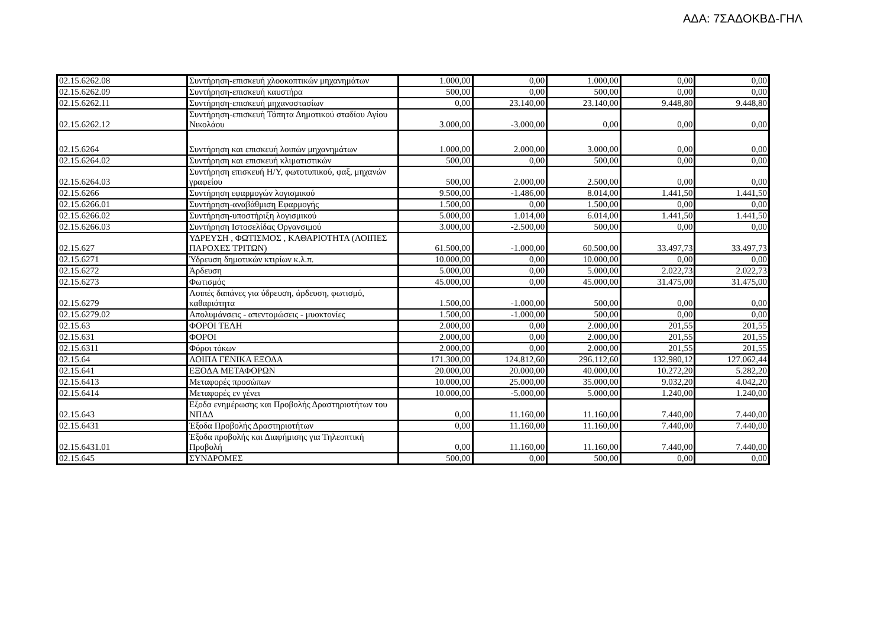ΑΔΑ: 7ΣΑΔΟΚΒΔ-ΓΗΛ
| 02.15.6262.08 | Συντήρηση-επισκευή χλοοκοπτικών μηχανημάτων | 1.000,00 | 0,00 | 1.000,00 | 0,00 | 0,00 |
| 02.15.6262.09 | Συντήρηση-επισκευή καυστήρα | 500,00 | 0,00 | 500,00 | 0,00 | 0,00 |
| 02.15.6262.11 | Συντήρηση-επισκευή μηχανοστασίων | 0,00 | 23.140,00 | 23.140,00 | 9.448,80 | 9.448,80 |
| 02.15.6262.12 | Συντήρηση-επισκευή Τάπητα Δημοτικού σταδίου Αγίου Νικολάου | 3.000,00 | -3.000,00 | 0,00 | 0,00 | 0,00 |
| 02.15.6264 | Συντήρηση και επισκευή λοιπών μηχανημάτων | 1.000,00 | 2.000,00 | 3.000,00 | 0,00 | 0,00 |
| 02.15.6264.02 | Συντήρηση και επισκευή κλιματιστικών | 500,00 | 0,00 | 500,00 | 0,00 | 0,00 |
| 02.15.6264.03 | Συντήρηση επισκευή Η/Υ, φωτοτυπικού, φαξ, μηχανών γραφείου | 500,00 | 2.000,00 | 2.500,00 | 0,00 | 0,00 |
| 02.15.6266 | Συντήρηση εφαρμογών λογισμικού | 9.500,00 | -1.486,00 | 8.014,00 | 1.441,50 | 1.441,50 |
| 02.15.6266.01 | Συντήρηση-αναβάθμιση Εφαρμογής | 1.500,00 | 0,00 | 1.500,00 | 0,00 | 0,00 |
| 02.15.6266.02 | Συντήρηση-υποστήριξη λογισμικού | 5.000,00 | 1.014,00 | 6.014,00 | 1.441,50 | 1.441,50 |
| 02.15.6266.03 | Συντήρηση Ιστοσελίδας Οργανσιμού | 3.000,00 | -2.500,00 | 500,00 | 0,00 | 0,00 |
| 02.15.627 | ΥΔΡΕΥΣΗ , ΦΩΤΙΣΜΟΣ , ΚΑΘΑΡΙΟΤΗΤΑ (ΛΟΙΠΕΣ ΠΑΡΟΧΕΣ ΤΡΙΤΩΝ) | 61.500,00 | -1.000,00 | 60.500,00 | 33.497,73 | 33.497,73 |
| 02.15.6271 | Ύδρευση δημοτικών κτιρίων κ.λ.π. | 10.000,00 | 0,00 | 10.000,00 | 0,00 | 0,00 |
| 02.15.6272 | Άρδευση | 5.000,00 | 0,00 | 5.000,00 | 2.022,73 | 2.022,73 |
| 02.15.6273 | Φωτισμός | 45.000,00 | 0,00 | 45.000,00 | 31.475,00 | 31.475,00 |
| 02.15.6279 | Λοιπές δαπάνες για ύδρευση, άρδευση, φωτισμό, καθαριότητα | 1.500,00 | -1.000,00 | 500,00 | 0,00 | 0,00 |
| 02.15.6279.02 | Απολυμάνσεις - απεντομώσεις - μυοκτονίες | 1.500,00 | -1.000,00 | 500,00 | 0,00 | 0,00 |
| 02.15.63 | ΦΟΡΟΙ ΤΕΛΗ | 2.000,00 | 0,00 | 2.000,00 | 201,55 | 201,55 |
| 02.15.631 | ΦΟΡΟΙ | 2.000,00 | 0,00 | 2.000,00 | 201,55 | 201,55 |
| 02.15.6311 | Φόροι τόκων | 2.000,00 | 0,00 | 2.000,00 | 201,55 | 201,55 |
| 02.15.64 | ΛΟΙΠΑ ΓΕΝΙΚΑ ΕΞΟΔΑ | 171.300,00 | 124.812,60 | 296.112,60 | 132.980,12 | 127.062,44 |
| 02.15.641 | ΕΞΟΔΑ ΜΕΤΑΦΟΡΩΝ | 20.000,00 | 20.000,00 | 40.000,00 | 10.272,20 | 5.282,20 |
| 02.15.6413 | Μεταφορές προσώπων | 10.000,00 | 25.000,00 | 35.000,00 | 9.032,20 | 4.042,20 |
| 02.15.6414 | Μεταφορές εν γένει | 10.000,00 | -5.000,00 | 5.000,00 | 1.240,00 | 1.240,00 |
| 02.15.643 | Εξοδα ενημέρωσης και Προβολής Δραστηριοτήτων του ΝΠΔΔ | 0,00 | 11.160,00 | 11.160,00 | 7.440,00 | 7.440,00 |
| 02.15.6431 | Έξοδα Προβολής Δραστηριοτήτων | 0,00 | 11.160,00 | 11.160,00 | 7.440,00 | 7.440,00 |
| 02.15.6431.01 | Έξοδα προβολής και Διαφήμισης για Τηλεοπτική Προβολή | 0,00 | 11.160,00 | 11.160,00 | 7.440,00 | 7.440,00 |
| 02.15.645 | ΣΥΝΔΡΟΜΕΣ | 500,00 | 0,00 | 500,00 | 0,00 | 0,00 |